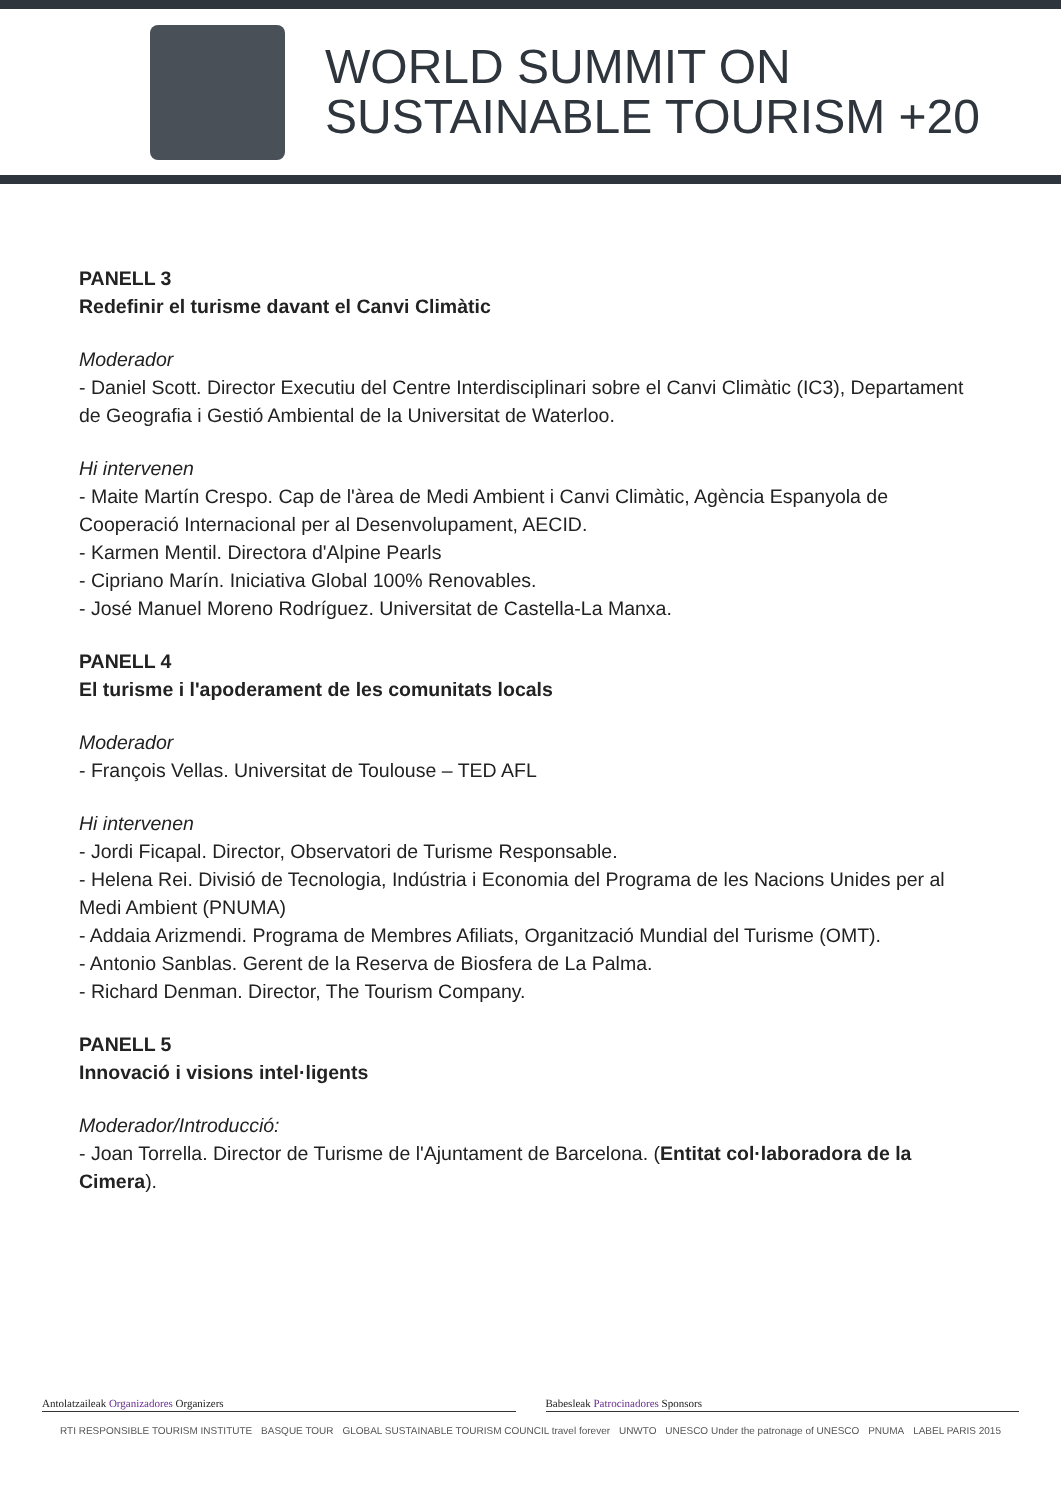WORLD SUMMIT ON
SUSTAINABLE TOURISM +20
PANELL 3
Redefinir el turisme davant el Canvi Climàtic
Moderador
- Daniel Scott. Director Executiu del Centre Interdisciplinari sobre el Canvi Climàtic (IC3), Departament de Geografia i Gestió Ambiental de la Universitat de Waterloo.
Hi intervenen
- Maite Martín Crespo. Cap de l'àrea de Medi Ambient i Canvi Climàtic, Agència Espanyola de Cooperació Internacional per al Desenvolupament, AECID.
- Karmen Mentil. Directora d'Alpine Pearls
- Cipriano Marín. Iniciativa Global 100% Renovables.
- José Manuel Moreno Rodríguez. Universitat de Castella-La Manxa.
PANELL 4
El turisme i l'apoderament de les comunitats locals
Moderador
- François Vellas. Universitat de Toulouse – TED AFL
Hi intervenen
- Jordi Ficapal. Director, Observatori de Turisme Responsable.
- Helena Rei. Divisió de Tecnologia, Indústria i Economia del Programa de les Nacions Unides per al Medi Ambient (PNUMA)
- Addaia Arizmendi. Programa de Membres Afiliats, Organització Mundial del Turisme (OMT).
- Antonio Sanblas. Gerent de la Reserva de Biosfera de La Palma.
- Richard Denman. Director, The Tourism Company.
PANELL 5
Innovació i visions intel·ligents
Moderador/Introducció:
- Joan Torrella. Director de Turisme de l'Ajuntament de Barcelona. (Entitat col·laboradora de la Cimera).
Antolatzaileak Organizadores Organizers
Babesleak Patrocinadores Sponsors
RTI RESPONSIBLE TOURISM INSTITUTE BASQUE TOUR GLOBAL SUSTAINABLE TOURISM COUNCIL travel forever UNWTO UNESCO Under the patronage of UNESCO PNUMA LABEL PARIS 2015